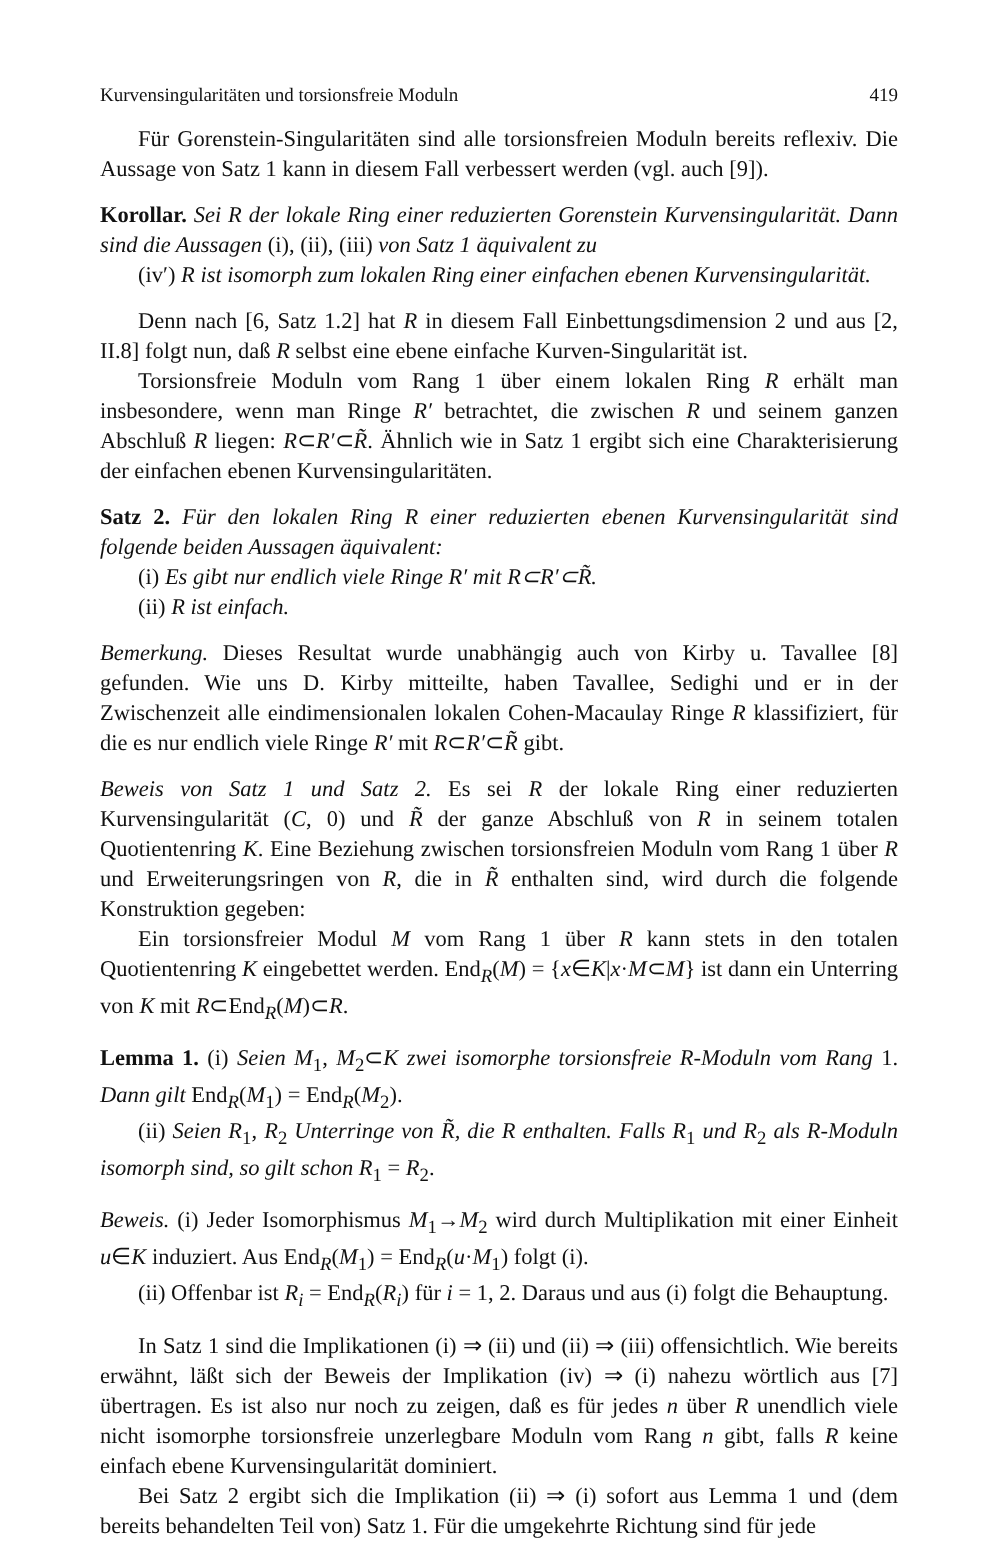Kurvensingularitäten und torsionsfreie Moduln 419
Für Gorenstein-Singularitäten sind alle torsionsfreien Moduln bereits reflexiv. Die Aussage von Satz 1 kann in diesem Fall verbessert werden (vgl. auch [9]).
Korollar. Sei R der lokale Ring einer reduzierten Gorenstein Kurvensingularität. Dann sind die Aussagen (i), (ii), (iii) von Satz 1 äquivalent zu
(iv′) R ist isomorph zum lokalen Ring einer einfachen ebenen Kurvensingularität.
Denn nach [6, Satz 1.2] hat R in diesem Fall Einbettungsdimension 2 und aus [2, II.8] folgt nun, daß R selbst eine ebene einfache Kurven-Singularität ist.
Torsionsfreie Moduln vom Rang 1 über einem lokalen Ring R erhält man insbesondere, wenn man Ringe R′ betrachtet, die zwischen R und seinem ganzen Abschluß R liegen: R⊂R′⊂R̃. Ähnlich wie in Satz 1 ergibt sich eine Charakterisierung der einfachen ebenen Kurvensingularitäten.
Satz 2. Für den lokalen Ring R einer reduzierten ebenen Kurvensingularität sind folgende beiden Aussagen äquivalent:
(i) Es gibt nur endlich viele Ringe R′ mit R⊂R′⊂R̃.
(ii) R ist einfach.
Bemerkung. Dieses Resultat wurde unabhängig auch von Kirby u. Tavallee [8] gefunden. Wie uns D. Kirby mitteilte, haben Tavallee, Sedighi und er in der Zwischenzeit alle eindimensionalen lokalen Cohen-Macaulay Ringe R klassifiziert, für die es nur endlich viele Ringe R′ mit R⊂R′⊂R̃ gibt.
Beweis von Satz 1 und Satz 2. Es sei R der lokale Ring einer reduzierten Kurvensingularität (C, 0) und R̃ der ganze Abschluß von R in seinem totalen Quotientenring K. Eine Beziehung zwischen torsionsfreien Moduln vom Rang 1 über R und Erweiterungsringen von R, die in R̃ enthalten sind, wird durch die folgende Konstruktion gegeben:
Ein torsionsfreier Modul M vom Rang 1 über R kann stets in den totalen Quotientenring K eingebettet werden. End<sub>R</sub>(M) = {x∈K|x·M⊂M} ist dann ein Unterring von K mit R⊂End<sub>R</sub>(M)⊂R.
Lemma 1. (i) Seien M<sub>1</sub>, M<sub>2</sub>⊂K zwei isomorphe torsionsfreie R-Moduln vom Rang 1. Dann gilt End<sub>R</sub>(M<sub>1</sub>) = End<sub>R</sub>(M<sub>2</sub>).
(ii) Seien R<sub>1</sub>, R<sub>2</sub> Unterringe von R̃, die R enthalten. Falls R<sub>1</sub> und R<sub>2</sub> als R-Moduln isomorph sind, so gilt schon R<sub>1</sub> = R<sub>2</sub>.
Beweis. (i) Jeder Isomorphismus M<sub>1</sub>→M<sub>2</sub> wird durch Multiplikation mit einer Einheit u∈K induziert. Aus End<sub>R</sub>(M<sub>1</sub>) = End<sub>R</sub>(u·M<sub>1</sub>) folgt (i).
(ii) Offenbar ist R<sub>i</sub> = End<sub>R</sub>(R<sub>i</sub>) für i = 1, 2. Daraus und aus (i) folgt die Behauptung.
In Satz 1 sind die Implikationen (i) ⇒ (ii) und (ii) ⇒ (iii) offensichtlich. Wie bereits erwähnt, läßt sich der Beweis der Implikation (iv) ⇒ (i) nahezu wörtlich aus [7] übertragen. Es ist also nur noch zu zeigen, daß es für jedes n über R unendlich viele nicht isomorphe torsionsfreie unzerlegbare Moduln vom Rang n gibt, falls R keine einfach ebene Kurvensingularität dominiert.
Bei Satz 2 ergibt sich die Implikation (ii) ⇒ (i) sofort aus Lemma 1 und (dem bereits behandelten Teil von) Satz 1. Für die umgekehrte Richtung sind für jede